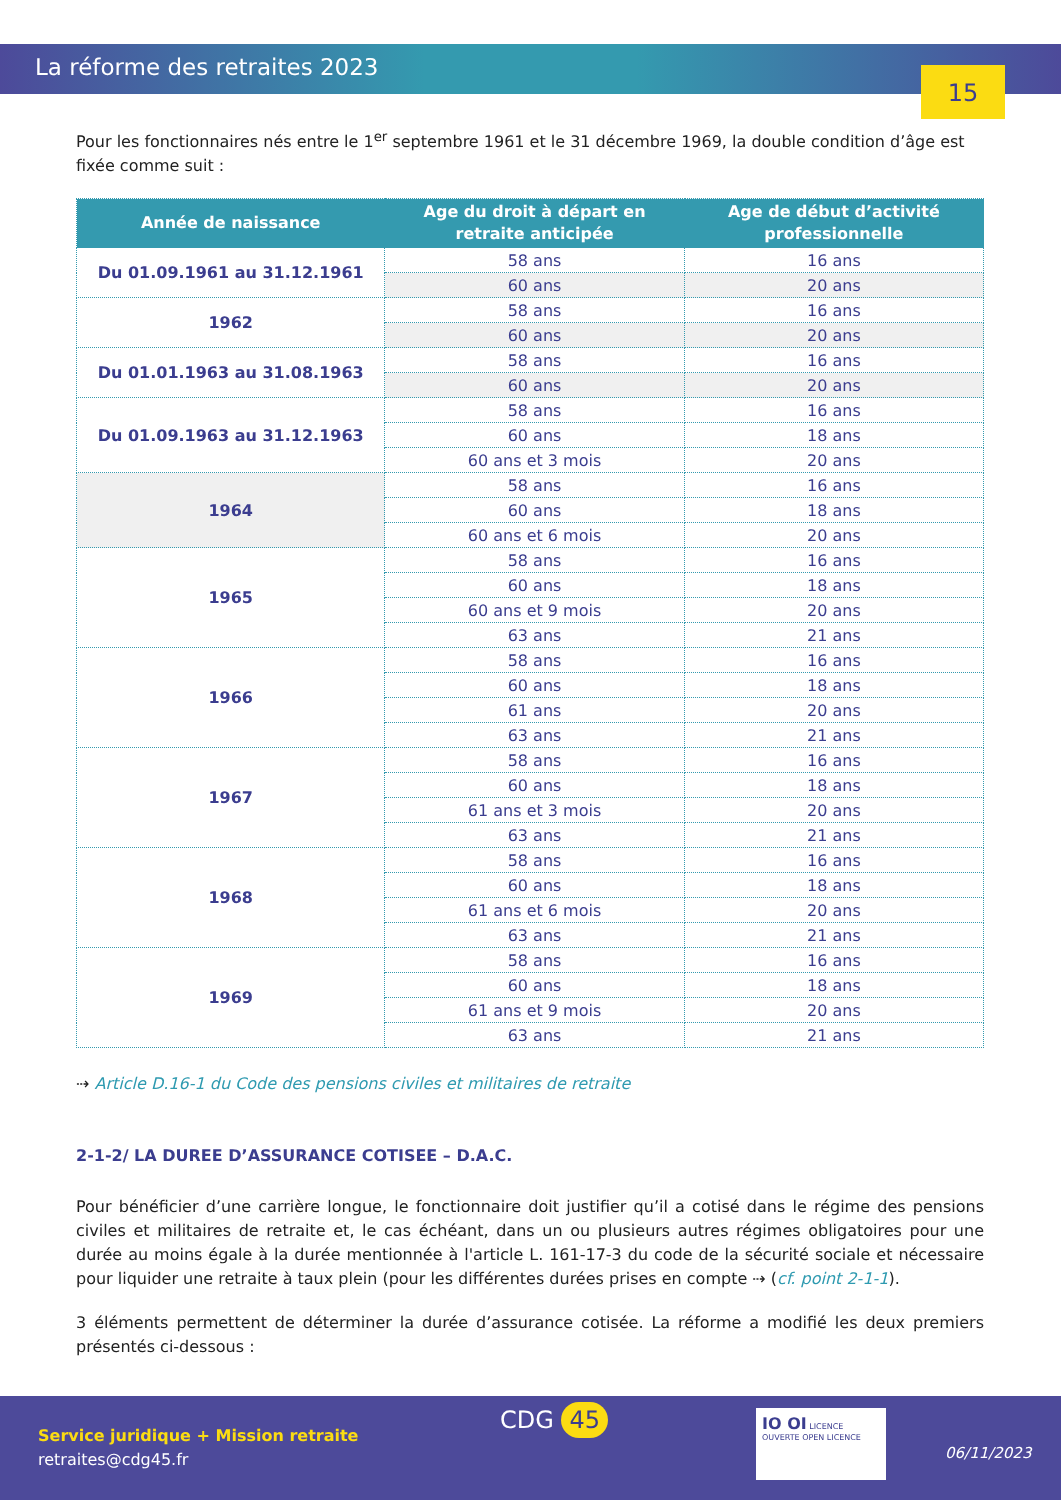La réforme des retraites 2023
15
Pour les fonctionnaires nés entre le 1<sup>er</sup> septembre 1961 et le 31 décembre 1969, la double condition d’âge est fixée comme suit :
| Année de naissance | Age du droit à départ en retraite anticipée | Age de début d’activité professionnelle |
| --- | --- | --- |
| Du 01.09.1961 au 31.12.1961 | 58 ans | 16 ans |
| | 60 ans | 20 ans |
| 1962 | 58 ans | 16 ans |
| | 60 ans | 20 ans |
| Du 01.01.1963 au 31.08.1963 | 58 ans | 16 ans |
| | 60 ans | 20 ans |
| Du 01.09.1963 au 31.12.1963 | 58 ans | 16 ans |
| | 60 ans | 18 ans |
| | 60 ans et 3 mois | 20 ans |
| 1964 | 58 ans | 16 ans |
| | 60 ans | 18 ans |
| | 60 ans et 6 mois | 20 ans |
| 1965 | 58 ans | 16 ans |
| | 60 ans | 18 ans |
| | 60 ans et 9 mois | 20 ans |
| | 63 ans | 21 ans |
| 1966 | 58 ans | 16 ans |
| | 60 ans | 18 ans |
| | 61 ans | 20 ans |
| | 63 ans | 21 ans |
| 1967 | 58 ans | 16 ans |
| | 60 ans | 18 ans |
| | 61 ans et 3 mois | 20 ans |
| | 63 ans | 21 ans |
| 1968 | 58 ans | 16 ans |
| | 60 ans | 18 ans |
| | 61 ans et 6 mois | 20 ans |
| | 63 ans | 21 ans |
| 1969 | 58 ans | 16 ans |
| | 60 ans | 18 ans |
| | 61 ans et 9 mois | 20 ans |
| | 63 ans | 21 ans |
⇢ Article D.16-1 du Code des pensions civiles et militaires de retraite
2-1-2/ LA DUREE D’ASSURANCE COTISEE – D.A.C.
Pour bénéficier d’une carrière longue, le fonctionnaire doit justifier qu’il a cotisé dans le régime des pensions civiles et militaires de retraite et, le cas échéant, dans un ou plusieurs autres régimes obligatoires pour une durée au moins égale à la durée mentionnée à l'article L. 161-17-3 du code de la sécurité sociale et nécessaire pour liquider une retraite à taux plein (pour les différentes durées prises en compte ⇢ (cf. point 2-1-1).
3 éléments permettent de déterminer la durée d’assurance cotisée. La réforme a modifié les deux premiers présentés ci-dessous :
Service juridique + Mission retraite
retraites@cdg45.fr
CDG 45
IO OI LICENCE OUVERTE OPEN LICENCE
06/11/2023